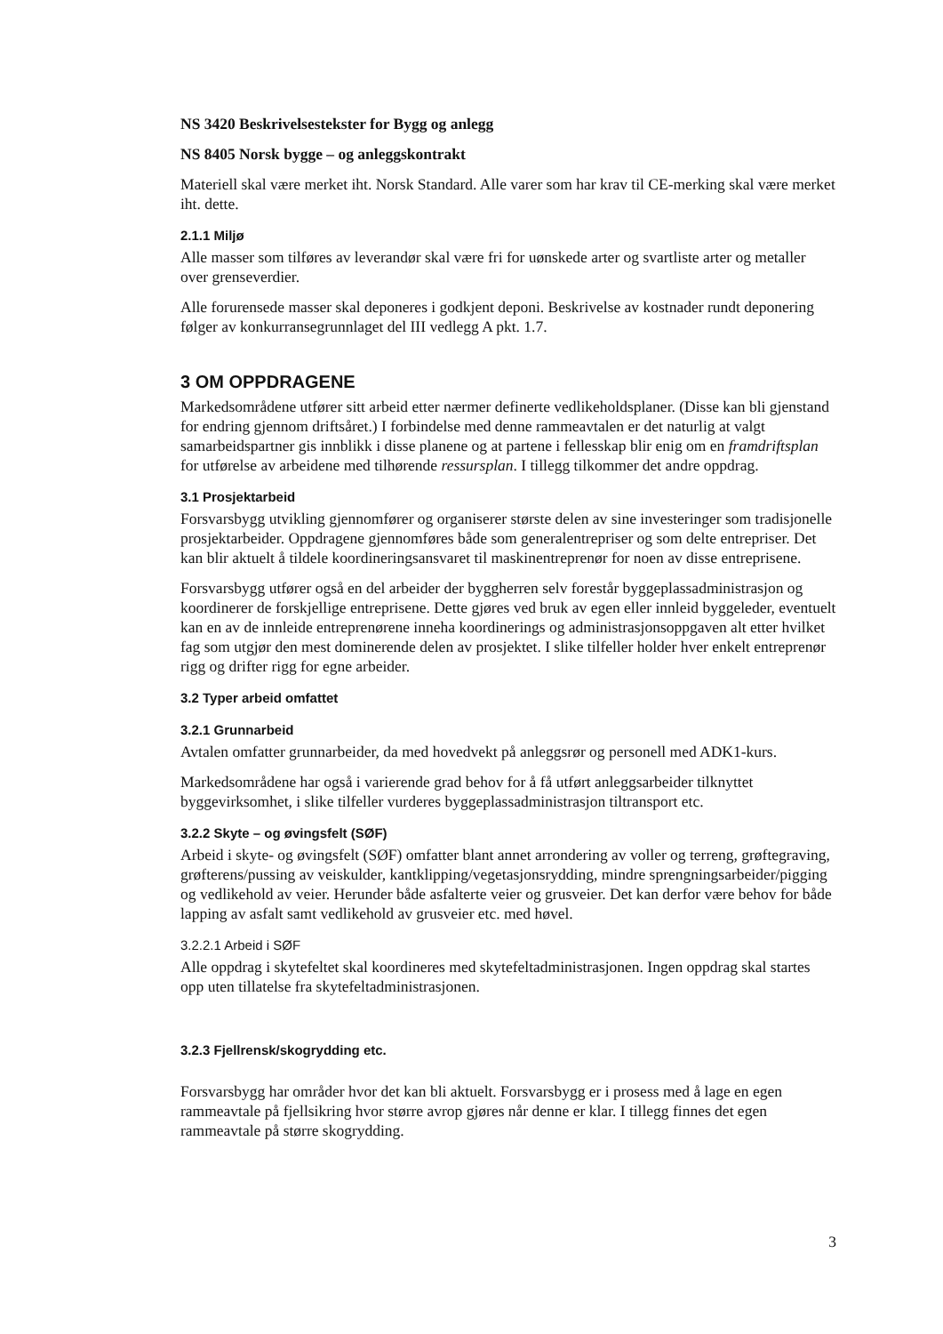NS 3420 Beskrivelsestekster for Bygg og anlegg
NS 8405 Norsk bygge – og anleggskontrakt
Materiell skal være merket iht. Norsk Standard. Alle varer som har krav til CE-merking skal være merket iht. dette.
2.1.1 Miljø
Alle masser som tilføres av leverandør skal være fri for uønskede arter og svartliste arter og metaller over grenseverdier.
Alle forurensede masser skal deponeres i godkjent deponi. Beskrivelse av kostnader rundt deponering følger av konkurransegrunnlaget del III vedlegg A pkt. 1.7.
3 OM OPPDRAGENE
Markedsområdene utfører sitt arbeid etter nærmer definerte vedlikeholdsplaner. (Disse kan bli gjenstand for endring gjennom driftsåret.) I forbindelse med denne rammeavtalen er det naturlig at valgt samarbeidspartner gis innblikk i disse planene og at partene i fellesskap blir enig om en framdriftsplan for utførelse av arbeidene med tilhørende ressursplan. I tillegg tilkommer det andre oppdrag.
3.1 Prosjektarbeid
Forsvarsbygg utvikling gjennomfører og organiserer største delen av sine investeringer som tradisjonelle prosjektarbeider. Oppdragene gjennomføres både som generalentrepriser og som delte entrepriser. Det kan blir aktuelt å tildele koordineringsansvaret til maskinentreprenør for noen av disse entreprisene.
Forsvarsbygg utfører også en del arbeider der byggherren selv forestår byggeplassadministrasjon og koordinerer de forskjellige entreprisene. Dette gjøres ved bruk av egen eller innleid byggeleder, eventuelt kan en av de innleide entreprenørene inneha koordinerings og administrasjonsoppgaven alt etter hvilket fag som utgjør den mest dominerende delen av prosjektet. I slike tilfeller holder hver enkelt entreprenør rigg og drifter rigg for egne arbeider.
3.2 Typer arbeid omfattet
3.2.1 Grunnarbeid
Avtalen omfatter grunnarbeider, da med hovedvekt på anleggsrør og personell med ADK1-kurs.
Markedsområdene har også i varierende grad behov for å få utført anleggsarbeider tilknyttet byggevirksomhet, i slike tilfeller vurderes byggeplassadministrasjon tiltransport etc.
3.2.2 Skyte – og øvingsfelt (SØF)
Arbeid i skyte- og øvingsfelt (SØF) omfatter blant annet arrondering av voller og terreng, grøftegraving, grøfterens/pussing av veiskulder, kantklipping/vegetasjonsrydding, mindre sprengningsarbeider/pigging og vedlikehold av veier. Herunder både asfalterte veier og grusveier. Det kan derfor være behov for både lapping av asfalt samt vedlikehold av grusveier etc. med høvel.
3.2.2.1 Arbeid i SØF
Alle oppdrag i skytefeltet skal koordineres med skytefeltadministrasjonen. Ingen oppdrag skal startes opp uten tillatelse fra skytefeltadministrasjonen.
3.2.3 Fjellrensk/skogrydding etc.
Forsvarsbygg har områder hvor det kan bli aktuelt. Forsvarsbygg er i prosess med å lage en egen rammeavtale på fjellsikring hvor større avrop gjøres når denne er klar. I tillegg finnes det egen rammeavtale på større skogrydding.
3